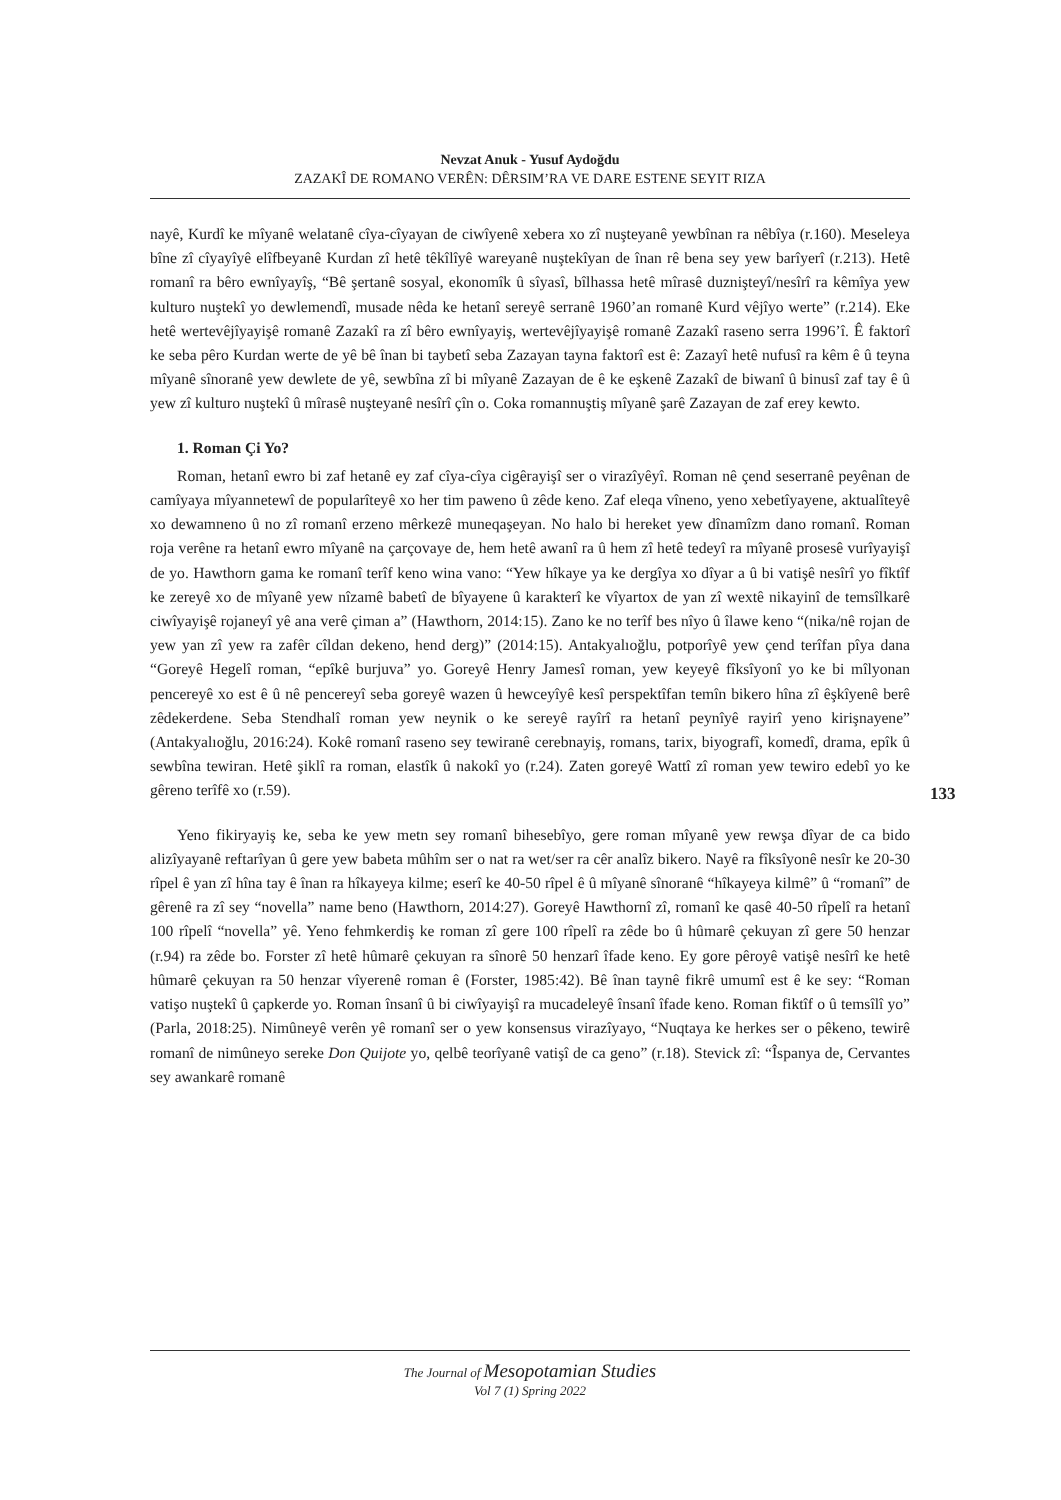Nevzat Anuk - Yusuf Aydoğdu
ZAZAKÎ DE ROMANO VERÊN: DÊRSIM’RA VE DARE ESTENE SEYIT RIZA
nayê, Kurdî ke mîyanê welatanê cîya-cîyayan de ciwîyenê xebera xo zî nuşteyanê yewbînan ra nêbîya (r.160). Meseleya bîne zî cîyayîyê elîfbeyanê Kurdan zî hetê têkîlîyê wareyanê nuştekîyan de înan rê bena sey yew barîyerî (r.213). Hetê romanî ra bêro ewnîyayîş, “Bê şertanê sosyal, ekonomîk û sîyasî, bîlhassa hetê mîrasê duznişteyî/nesîrî ra kêmîya yew kulturo nuştekî yo dewlemendî, musade nêda ke hetanî sereyê serranê 1960’an romanê Kurd vêjîyo werte” (r.214). Eke hetê wertevêjîyayişê romanê Zazakî ra zî bêro ewnîyayiş, wertevêjîyayişê romanê Zazakî raseno serra 1996’î. Ê faktorî ke seba pêro Kurdan werte de yê bê înan bi taybetî seba Zazayan tayna faktorî est ê: Zazayî hetê nufusî ra kêm ê û teyna mîyanê sînoranê yew dewlete de yê, sewbîna zî bi mîyanê Zazayan de ê ke eşkenê Zazakî de biwanî û binusî zaf tay ê û yew zî kulturo nuştekî û mîrasê nuşteyanê nesîrî çîn o. Coka romannuştiş mîyanê şarê Zazayan de zaf erey kewto.
1. Roman Çi Yo?
Roman, hetanî ewro bi zaf hetanê ey zaf cîya-cîya cigêrayişî ser o virazîyêyî. Roman nê çend seserranê peyênan de camîyaya mîyannetewî de popularîteyê xo her tim paweno û zêde keno. Zaf eleqa vîneno, yeno xebetîyayene, aktualîteyê xo dewamneno û no zî romanî erzeno mêrkezê muneqaşeyan. No halo bi hereket yew dînamîzm dano romanî. Roman roja verêne ra hetanî ewro mîyanê na çarçovaye de, hem hetê awanî ra û hem zî hetê tedeyî ra mîyanê prosesê vurîyayişî de yo. Hawthorn gama ke romanî terîf keno wina vano: “Yew hîkaye ya ke dergîya xo dîyar a û bi vatişê nesîrî yo fîktîf ke zereyê xo de mîyanê yew nîzamê babetî de bîyayene û karakterî ke vîyartox de yan zî wextê nikayinî de temsîlkarê ciwîyayişê rojaneyî yê ana verê çiman a” (Hawthorn, 2014:15). Zano ke no terîf bes nîyo û îlawe keno “(nika/nê rojan de yew yan zî yew ra zafêr cîldan dekeno, hend derg)” (2014:15). Antakyalıoğlu, potporîyê yew çend terîfan pîya dana “Goreyê Hegelî roman, “epîkê burjuva” yo. Goreyê Henry Jamesî roman, yew keyeyê fîksîyonî yo ke bi mîlyonan pencereyê xo est ê û nê pencereyî seba goreyê wazen û hewceyîyê kesî perspektîfan temîn bikero hîna zî êşkîyenê berê zêdekerdene. Seba Stendhalî roman yew neynik o ke sereyê rayîrî ra hetanî peynîyê rayirî yeno kirişnayene” (Antakyalıoğlu, 2016:24). Kokê romanî raseno sey tewiranê cerebnayiş, romans, tarix, biyografî, komedî, drama, epîk û sewbîna tewiran. Hetê şiklî ra roman, elastîk û nakokî yo (r.24). Zaten goreyê Wattî zî roman yew tewiro edebî yo ke gêreno terîfê xo (r.59).
Yeno fikiryayiş ke, seba ke yew metn sey romanî bihesebîyo, gere roman mîyanê yew rewşa dîyar de ca bido alizîyayanê reftarîyan û gere yew babeta mûhîm ser o nat ra wet/ser ra cêr analîz bikero. Nayê ra fîksîyonê nesîr ke 20-30 rîpel ê yan zî hîna tay ê înan ra hîkayeya kilme; eserî ke 40-50 rîpel ê û mîyanê sînoranê “hîkayeya kilmê” û “romanî” de gêrenê ra zî sey “novella” name beno (Hawthorn, 2014:27). Goreyê Hawthornî zî, romanî ke qasê 40-50 rîpelî ra hetanî 100 rîpelî “novella” yê. Yeno fehmkerdiş ke roman zî gere 100 rîpelî ra zêde bo û hûmarê çekuyan zî gere 50 henzar (r.94) ra zêde bo. Forster zî hetê hûmarê çekuyan ra sînorê 50 henzarî îfade keno. Ey gore pêroyê vatişê nesîrî ke hetê hûmarê çekuyan ra 50 henzar vîyerenê roman ê (Forster, 1985:42). Bê înan taynê fikrê umumî est ê ke sey: “Roman vatişo nuştekî û çapkerde yo. Roman însanî û bi ciwîyayişî ra mucadeleyê însanî îfade keno. Roman fiktîf o û temsîlî yo” (Parla, 2018:25). Nimûneyê verên yê romanî ser o yew konsensus virazîyayo, “Nuqtaya ke herkes ser o pêkeno, tewirê romanî de nimûneyo sereke Don Quijote yo, qelbê teorîyanê vatişî de ca geno” (r.18). Stevick zî: “Îspanya de, Cervantes sey awankarê romanê
133
The Journal of Mesopotamian Studies
Vol 7 (1) Spring 2022